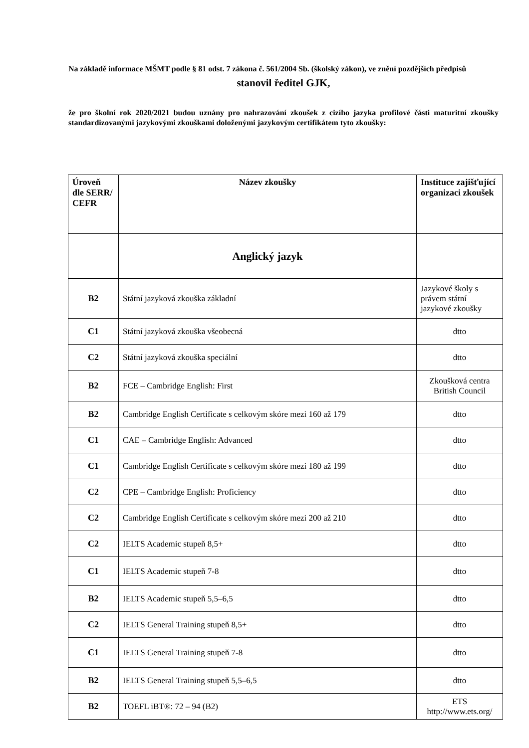Na základě informace MŠMT podle § 81 odst. 7 zákona č. 561/2004 Sb. (školský zákon), ve znění pozdějších předpisů
stanovil ředitel GJK,
že pro školní rok 2020/2021 budou uznány pro nahrazování zkoušek z cizího jazyka profilové části maturitní zkoušky standardizovanými jazykovými zkouškami doloženými jazykovým certifikátem tyto zkoušky:
| Úroveň dle SERR/ CEFR | Název zkoušky | Instituce zajišťující organizaci zkoušek |
| --- | --- | --- |
| | Anglický jazyk | |
| B2 | Státní jazyková zkouška základní | Jazykové školy s právem státní jazykové zkoušky |
| C1 | Státní jazyková zkouška všeobecná | dtto |
| C2 | Státní jazyková zkouška speciální | dtto |
| B2 | FCE – Cambridge English: First | Zkoušková centra British Council |
| B2 | Cambridge English Certificate s celkovým skóre mezi 160 až 179 | dtto |
| C1 | CAE – Cambridge English: Advanced | dtto |
| C1 | Cambridge English Certificate s celkovým skóre mezi 180 až 199 | dtto |
| C2 | CPE – Cambridge English: Proficiency | dtto |
| C2 | Cambridge English Certificate s celkovým skóre mezi 200 až 210 | dtto |
| C2 | IELTS Academic stupeň 8,5+ | dtto |
| C1 | IELTS Academic stupeň 7-8 | dtto |
| B2 | IELTS Academic stupeň 5,5–6,5 | dtto |
| C2 | IELTS General Training stupeň 8,5+ | dtto |
| C1 | IELTS General Training stupeň 7-8 | dtto |
| B2 | IELTS General Training stupeň 5,5–6,5 | dtto |
| B2 | TOEFL iBT®: 72 – 94 (B2) | ETS http://www.ets.org/ |